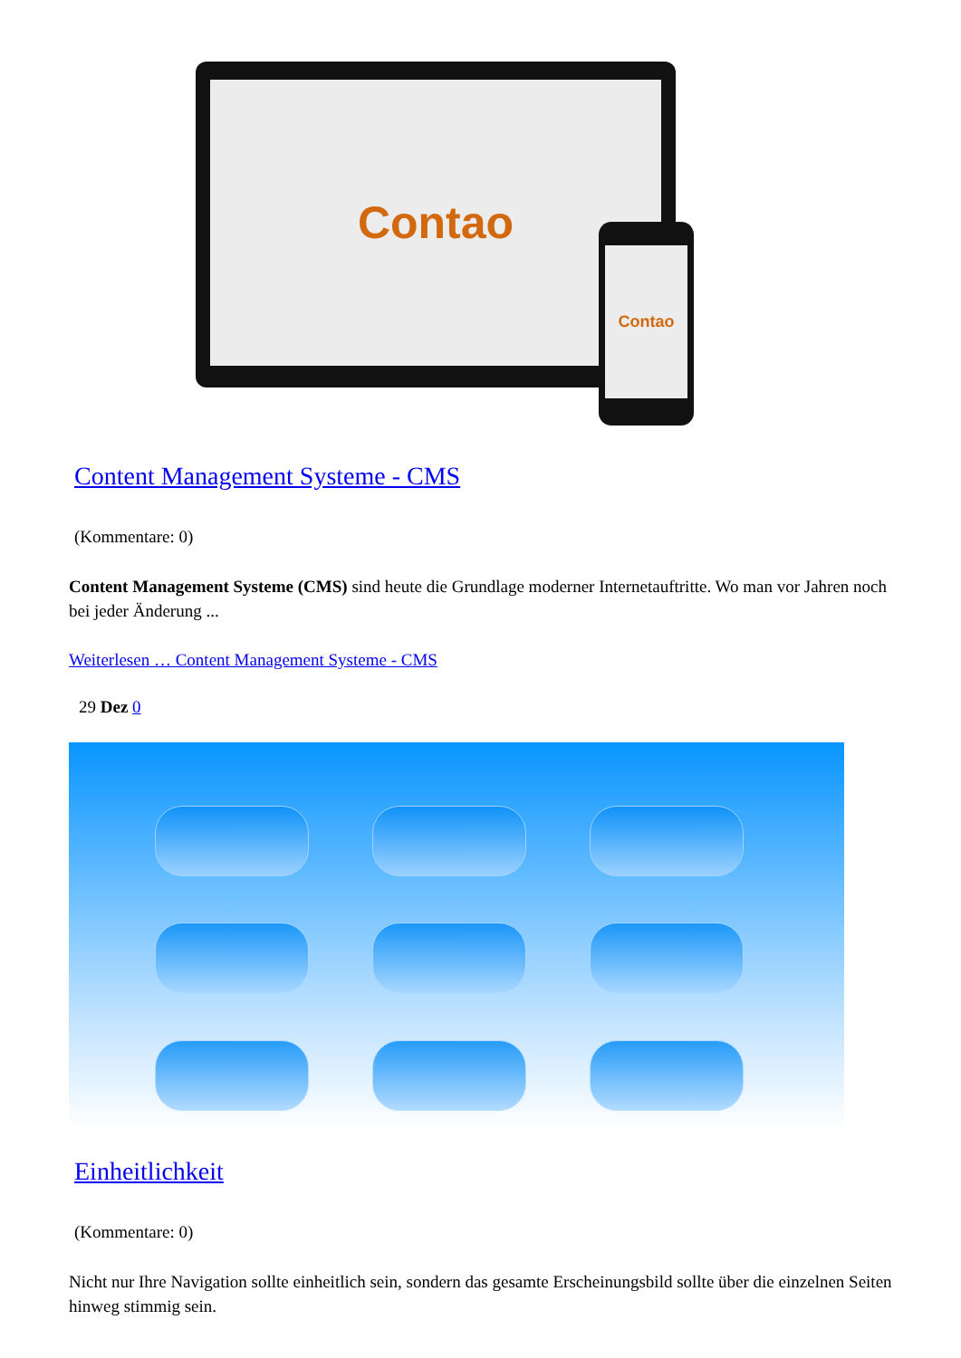Contao
Contao
Content Management Systeme - CMS
(Kommentare: 0)
Content Management Systeme (CMS) sind heute die Grundlage moderner Internetauftritte. Wo man vor Jahren noch bei jeder Änderung ...
Weiterlesen … Content Management Systeme - CMS
29 Dez 0
Einheitlichkeit
(Kommentare: 0)
Nicht nur Ihre Navigation sollte einheitlich sein, sondern das gesamte Erscheinungsbild sollte über die einzelnen Seiten hinweg stimmig sein.